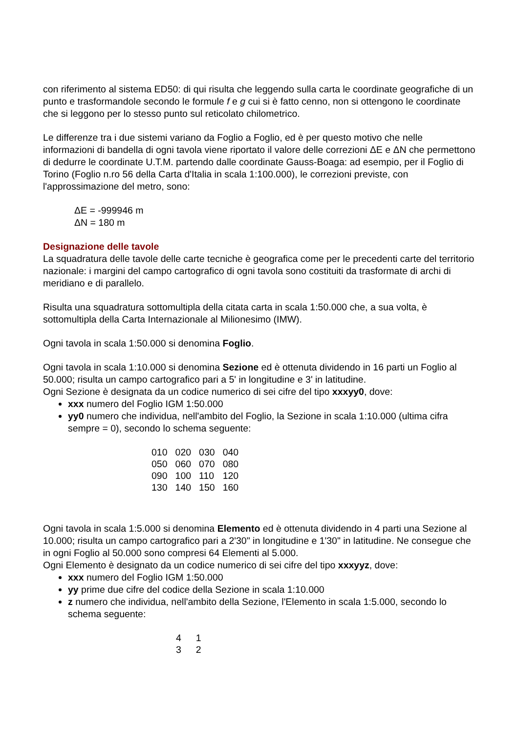con riferimento al sistema ED50: di qui risulta che leggendo sulla carta le coordinate geografiche di un punto e trasformandole secondo le formule f e g cui si è fatto cenno, non si ottengono le coordinate che si leggono per lo stesso punto sul reticolato chilometrico.
Le differenze tra i due sistemi variano da Foglio a Foglio, ed è per questo motivo che nelle informazioni di bandella di ogni tavola viene riportato il valore delle correzioni ΔE e ΔN che permettono di dedurre le coordinate U.T.M. partendo dalle coordinate Gauss-Boaga: ad esempio, per il Foglio di Torino (Foglio n.ro 56 della Carta d'Italia in scala 1:100.000), le correzioni previste, con l'approssimazione del metro, sono:
ΔE = -999946 m
ΔN = 180 m
Designazione delle tavole
La squadratura delle tavole delle carte tecniche è geografica come per le precedenti carte del territorio nazionale: i margini del campo cartografico di ogni tavola sono costituiti da trasformate di archi di meridiano e di parallelo.
Risulta una squadratura sottomultipla della citata carta in scala 1:50.000 che, a sua volta, è sottomultipla della Carta Internazionale al Milionesimo (IMW).
Ogni tavola in scala 1:50.000 si denomina Foglio.
Ogni tavola in scala 1:10.000 si denomina Sezione ed è ottenuta dividendo in 16 parti un Foglio al 50.000; risulta un campo cartografico pari a 5' in longitudine e 3' in latitudine.
Ogni Sezione è designata da un codice numerico di sei cifre del tipo xxxyy0, dove:
xxx numero del Foglio IGM 1:50.000
yy0 numero che individua, nell'ambito del Foglio, la Sezione in scala 1:10.000 (ultima cifra sempre = 0), secondo lo schema seguente:
| 010 | 020 | 030 | 040 |
| 050 | 060 | 070 | 080 |
| 090 | 100 | 110 | 120 |
| 130 | 140 | 150 | 160 |
Ogni tavola in scala 1:5.000 si denomina Elemento ed è ottenuta dividendo in 4 parti una Sezione al 10.000; risulta un campo cartografico pari a 2'30" in longitudine e 1'30" in latitudine. Ne consegue che in ogni Foglio al 50.000 sono compresi 64 Elementi al 5.000.
Ogni Elemento è designato da un codice numerico di sei cifre del tipo xxxyyz, dove:
xxx numero del Foglio IGM 1:50.000
yy prime due cifre del codice della Sezione in scala 1:10.000
z numero che individua, nell'ambito della Sezione, l'Elemento in scala 1:5.000, secondo lo schema seguente:
| 4 | 1 |
| 3 | 2 |